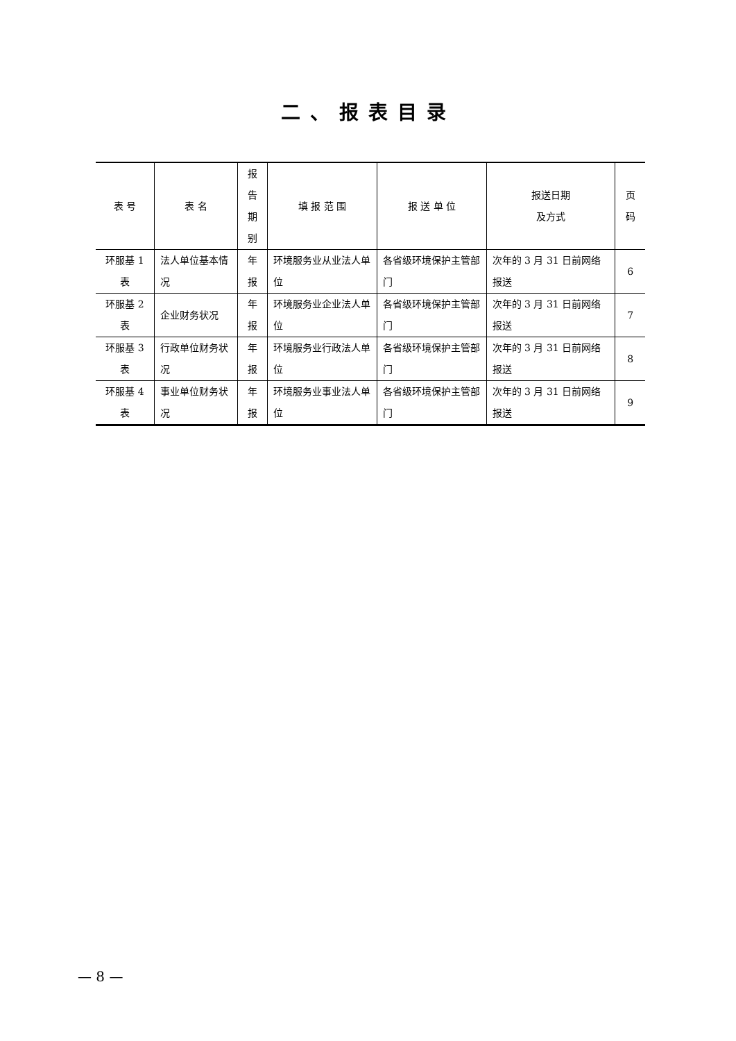二、报表目录
| 表 号 | 表 名 | 报告 期别 | 填 报 范 围 | 报 送 单 位 | 报送日期 及方式 | 页码 |
| --- | --- | --- | --- | --- | --- | --- |
| 环服基 1 表 | 法人单位基本情况 | 年报 | 环境服务业从业法人单位 | 各省级环境保护主管部门 | 次年的 3 月 31 日前网络报送 | 6 |
| 环服基 2 表 | 企业财务状况 | 年报 | 环境服务业企业法人单位 | 各省级环境保护主管部门 | 次年的 3 月 31 日前网络报送 | 7 |
| 环服基 3 表 | 行政单位财务状况 | 年报 | 环境服务业行政法人单位 | 各省级环境保护主管部门 | 次年的 3 月 31 日前网络报送 | 8 |
| 环服基 4 表 | 事业单位财务状况 | 年报 | 环境服务业事业法人单位 | 各省级环境保护主管部门 | 次年的 3 月 31 日前网络报送 | 9 |
— 8 —